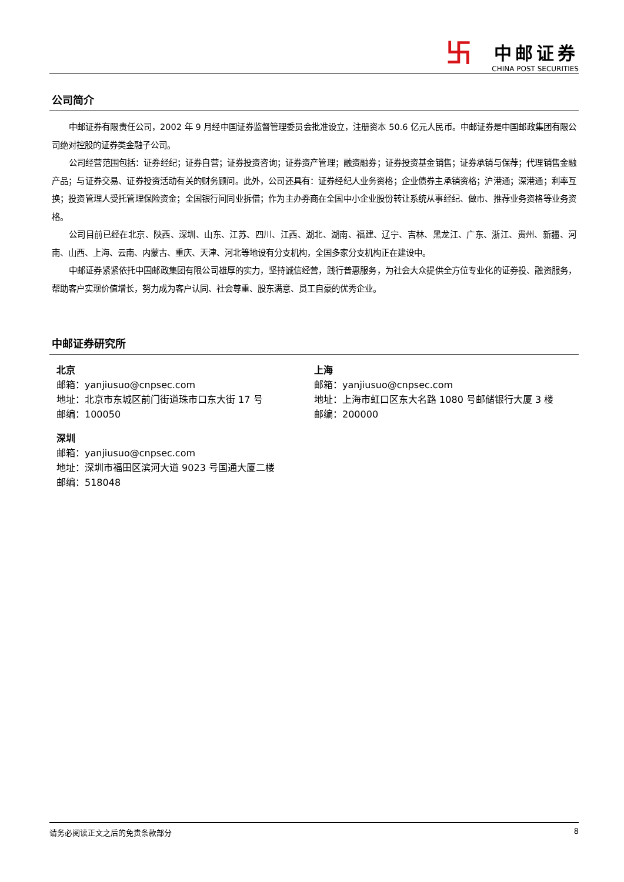卐
中邮证券
CHINA POST SECURITIES
公司简介
中邮证券有限责任公司，2002 年 9 月经中国证券监督管理委员会批准设立，注册资本 50.6 亿元人民币。中邮证券是中国邮政集团有限公司绝对控股的证券类金融子公司。
公司经营范围包括：证券经纪；证券自营；证券投资咨询；证券资产管理；融资融券；证券投资基金销售；证券承销与保荐；代理销售金融产品；与证券交易、证券投资活动有关的财务顾问。此外，公司还具有：证券经纪人业务资格；企业债券主承销资格；沪港通；深港通；利率互换；投资管理人受托管理保险资金；全国银行间同业拆借；作为主办券商在全国中小企业股份转让系统从事经纪、做市、推荐业务资格等业务资格。
公司目前已经在北京、陕西、深圳、山东、江苏、四川、江西、湖北、湖南、福建、辽宁、吉林、黑龙江、广东、浙江、贵州、新疆、河南、山西、上海、云南、内蒙古、重庆、天津、河北等地设有分支机构，全国多家分支机构正在建设中。
中邮证券紧紧依托中国邮政集团有限公司雄厚的实力，坚持诚信经营，践行普惠服务，为社会大众提供全方位专业化的证券投、融资服务，帮助客户实现价值增长，努力成为客户认同、社会尊重、股东满意、员工自豪的优秀企业。
中邮证券研究所
北京
邮箱：yanjiusuo@cnpsec.com
地址：北京市东城区前门街道珠市口东大街 17 号
邮编：100050
深圳
邮箱：yanjiusuo@cnpsec.com
地址：深圳市福田区滨河大道 9023 号国通大厦二楼
邮编：518048
上海
邮箱：yanjiusuo@cnpsec.com
地址：上海市虹口区东大名路 1080 号邮储银行大厦 3 楼
邮编：200000
请务必阅读正文之后的免责条款部分 8